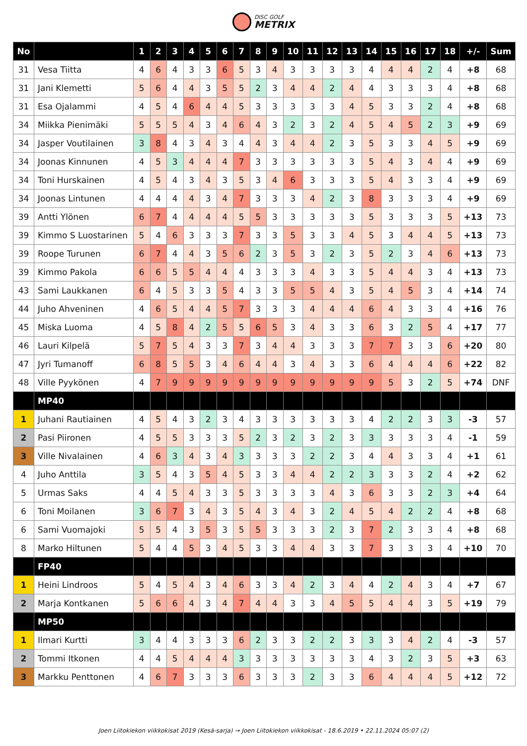DISC GOLF
METRIX
| No | | 1 | 2 | 3 | 4 | 5 | 6 | 7 | 8 | 9 | 10 | 11 | 12 | 13 | 14 | 15 | 16 | 17 | 18 | +/- | Sum |
| --- | --- | --- | --- | --- | --- | --- | --- | --- | --- | --- | --- | --- | --- | --- | --- | --- | --- | --- | --- | --- | --- |
| 31 | Vesa Tiitta | 4 | 6 | 4 | 3 | 3 | 6 | 5 | 3 | 4 | 3 | 3 | 3 | 3 | 4 | 4 | 4 | 2 | 4 | +8 | 68 |
| 31 | Jani Klemetti | 5 | 6 | 4 | 4 | 3 | 5 | 5 | 2 | 3 | 4 | 4 | 2 | 4 | 4 | 3 | 3 | 3 | 4 | +8 | 68 |
| 31 | Esa Ojalammi | 4 | 5 | 4 | 6 | 4 | 4 | 5 | 3 | 3 | 3 | 3 | 3 | 4 | 5 | 3 | 3 | 2 | 4 | +8 | 68 |
| 34 | Miikka Pienimäki | 5 | 5 | 5 | 4 | 3 | 4 | 6 | 4 | 3 | 2 | 3 | 2 | 4 | 5 | 4 | 5 | 2 | 3 | +9 | 69 |
| 34 | Jasper Voutilainen | 3 | 8 | 4 | 3 | 4 | 3 | 4 | 4 | 3 | 4 | 4 | 2 | 3 | 5 | 3 | 3 | 4 | 5 | +9 | 69 |
| 34 | Joonas Kinnunen | 4 | 5 | 3 | 4 | 4 | 4 | 7 | 3 | 3 | 3 | 3 | 3 | 3 | 5 | 4 | 3 | 4 | 4 | +9 | 69 |
| 34 | Toni Hurskainen | 4 | 5 | 4 | 3 | 4 | 3 | 5 | 3 | 4 | 6 | 3 | 3 | 3 | 5 | 4 | 3 | 3 | 4 | +9 | 69 |
| 34 | Joonas Lintunen | 4 | 4 | 4 | 4 | 3 | 4 | 7 | 3 | 3 | 3 | 4 | 2 | 3 | 8 | 3 | 3 | 3 | 4 | +9 | 69 |
| 39 | Antti Ylönen | 6 | 7 | 4 | 4 | 4 | 4 | 5 | 5 | 3 | 3 | 3 | 3 | 3 | 5 | 3 | 3 | 3 | 5 | +13 | 73 |
| 39 | Kimmo S Luostarinen | 5 | 4 | 6 | 3 | 3 | 3 | 7 | 3 | 3 | 5 | 3 | 3 | 4 | 5 | 3 | 4 | 4 | 5 | +13 | 73 |
| 39 | Roope Turunen | 6 | 7 | 4 | 4 | 3 | 5 | 6 | 2 | 3 | 5 | 3 | 2 | 3 | 5 | 2 | 3 | 4 | 6 | +13 | 73 |
| 39 | Kimmo Pakola | 6 | 6 | 5 | 5 | 4 | 4 | 4 | 3 | 3 | 3 | 4 | 3 | 3 | 5 | 4 | 4 | 3 | 4 | +13 | 73 |
| 43 | Sami Laukkanen | 6 | 4 | 5 | 3 | 3 | 5 | 4 | 3 | 3 | 5 | 5 | 4 | 3 | 5 | 4 | 5 | 3 | 4 | +14 | 74 |
| 44 | Juho Ahveninen | 4 | 6 | 5 | 4 | 4 | 5 | 7 | 3 | 3 | 3 | 4 | 4 | 4 | 6 | 4 | 3 | 3 | 4 | +16 | 76 |
| 45 | Miska Luoma | 4 | 5 | 8 | 4 | 2 | 5 | 5 | 6 | 5 | 3 | 4 | 3 | 3 | 6 | 3 | 2 | 5 | 4 | +17 | 77 |
| 46 | Lauri Kilpelä | 5 | 7 | 5 | 4 | 3 | 3 | 7 | 3 | 4 | 4 | 3 | 3 | 3 | 7 | 7 | 3 | 3 | 6 | +20 | 80 |
| 47 | Jyri Tumanoff | 6 | 8 | 5 | 5 | 3 | 4 | 6 | 4 | 4 | 3 | 4 | 3 | 3 | 6 | 4 | 4 | 4 | 6 | +22 | 82 |
| 48 | Ville Pyykönen | 4 | 7 | 9 | 9 | 9 | 9 | 9 | 9 | 9 | 9 | 9 | 9 | 9 | 9 | 5 | 3 | 2 | 5 | +74 | DNF |
| | MP40 | | | | | | | | | | | | | | | | | | | | |
| 1 | Juhani Rautiainen | 4 | 5 | 4 | 3 | 2 | 3 | 4 | 3 | 3 | 3 | 3 | 3 | 3 | 4 | 2 | 2 | 3 | 3 | -3 | 57 |
| 2 | Pasi Piironen | 4 | 5 | 5 | 3 | 3 | 3 | 5 | 2 | 3 | 2 | 3 | 2 | 3 | 3 | 3 | 3 | 3 | 4 | -1 | 59 |
| 3 | Ville Nivalainen | 4 | 6 | 3 | 4 | 3 | 4 | 3 | 3 | 3 | 3 | 2 | 2 | 3 | 4 | 4 | 3 | 3 | 4 | +1 | 61 |
| 4 | Juho Anttila | 3 | 5 | 4 | 3 | 5 | 4 | 5 | 3 | 3 | 4 | 4 | 2 | 2 | 3 | 3 | 3 | 2 | 4 | +2 | 62 |
| 5 | Urmas Saks | 4 | 4 | 5 | 4 | 3 | 3 | 5 | 3 | 3 | 3 | 3 | 4 | 3 | 6 | 3 | 3 | 2 | 3 | +4 | 64 |
| 6 | Toni Moilanen | 3 | 6 | 7 | 3 | 4 | 3 | 5 | 4 | 3 | 4 | 3 | 2 | 4 | 5 | 4 | 2 | 2 | 4 | +8 | 68 |
| 6 | Sami Vuomajoki | 5 | 5 | 4 | 3 | 5 | 3 | 5 | 5 | 3 | 3 | 3 | 2 | 3 | 7 | 2 | 3 | 3 | 4 | +8 | 68 |
| 8 | Marko Hiltunen | 5 | 4 | 4 | 5 | 3 | 4 | 5 | 3 | 3 | 4 | 4 | 3 | 3 | 7 | 3 | 3 | 3 | 4 | +10 | 70 |
| | FP40 | | | | | | | | | | | | | | | | | | | | |
| 1 | Heini Lindroos | 5 | 4 | 5 | 4 | 3 | 4 | 6 | 3 | 3 | 4 | 2 | 3 | 4 | 4 | 2 | 4 | 3 | 4 | +7 | 67 |
| 2 | Marja Kontkanen | 5 | 6 | 6 | 4 | 3 | 4 | 7 | 4 | 4 | 3 | 3 | 4 | 5 | 5 | 4 | 4 | 3 | 5 | +19 | 79 |
| | MP50 | | | | | | | | | | | | | | | | | | | | |
| 1 | Ilmari Kurtti | 3 | 4 | 4 | 3 | 3 | 3 | 6 | 2 | 3 | 3 | 2 | 2 | 3 | 3 | 3 | 4 | 2 | 4 | -3 | 57 |
| 2 | Tommi Itkonen | 4 | 4 | 5 | 4 | 4 | 4 | 3 | 3 | 3 | 3 | 3 | 3 | 3 | 4 | 3 | 2 | 3 | 5 | +3 | 63 |
| 3 | Markku Penttonen | 4 | 6 | 7 | 3 | 3 | 3 | 6 | 3 | 3 | 3 | 2 | 3 | 3 | 6 | 4 | 4 | 4 | 5 | +12 | 72 |
Joen Liitokiekon viikkokisat 2019 (Kesä-sarja) → Joen Liitokiekon viikkokisat - 18.6.2019 • 22.11.2024 05:07 (2)